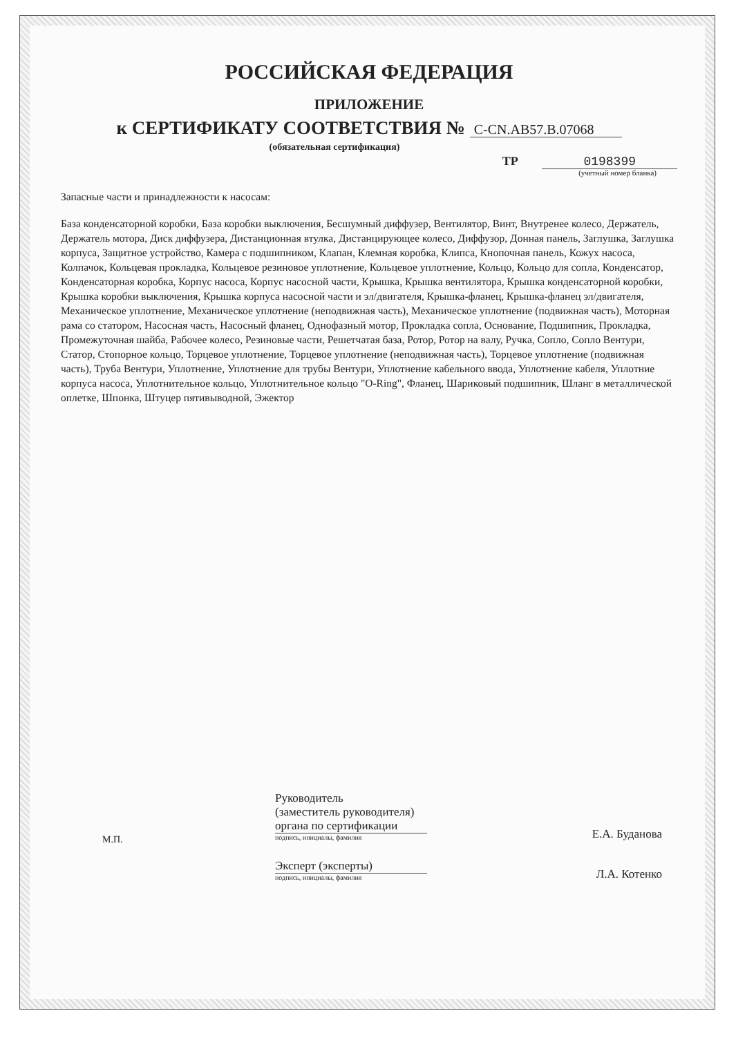РОССИЙСКАЯ ФЕДЕРАЦИЯ
ПРИЛОЖЕНИЕ
к СЕРТИФИКАТУ СООТВЕТСТВИЯ № C-CN.AB57.B.07068
(обязательная сертификация)
ТР 0198399
(учетный номер бланка)
Запасные части и принадлежности к насосам:
База конденсаторной коробки, База коробки выключения, Бесшумный диффузер, Вентилятор, Винт, Внутренее колесо, Держатель, Держатель мотора, Диск диффузера, Дистанционная втулка, Дистанцирующее колесо, Диффузор, Донная панель, Заглушка, Заглушка корпуса, Защитное устройство, Камера с подшипником, Клапан, Клемная коробка, Клипса, Кнопочная панель, Кожух насоса, Колпачок, Кольцевая прокладка, Кольцевое резиновое уплотнение, Кольцевое уплотнение, Кольцо, Кольцо для сопла, Конденсатор, Конденсаторная коробка, Корпус насоса, Корпус насосной части, Крышка, Крышка вентилятора, Крышка конденсаторной коробки, Крышка коробки выключения, Крышка корпуса насосной части и эл/двигателя, Крышка-фланец, Крышка-фланец эл/двигателя, Механическое уплотнение, Механическое уплотнение (неподвижная часть), Механическое уплотнение (подвижная часть), Моторная рама со статором, Насосная часть, Насосный фланец, Однофазный мотор, Прокладка сопла, Основание, Подшипник, Прокладка, Промежуточная шайба, Рабочее колесо, Резиновые части, Решетчатая база, Ротор, Ротор на валу, Ручка, Сопло, Сопло Вентури, Статор, Стопорное кольцо, Торцевое уплотнение, Торцевое уплотнение (неподвижная часть), Торцевое уплотнение (подвижная часть), Труба Вентури, Уплотнение, Уплотнение для трубы Вентури, Уплотнение кабельного ввода, Уплотнение кабеля, Уплотние корпуса насоса, Уплотнительное кольцо, Уплотнительное кольцо "O-Ring", Фланец, Шариковый подшипник, Шланг в металлической оплетке, Шпонка, Штуцер пятивыводной, Эжектор
Руководитель
(заместитель руководителя)
органа по сертификации
подпись, инициалы, фамилия
Е.А. Буданова
М.П.
Эксперт (эксперты)
подпись, инициалы, фамилия
Л.А. Котенко